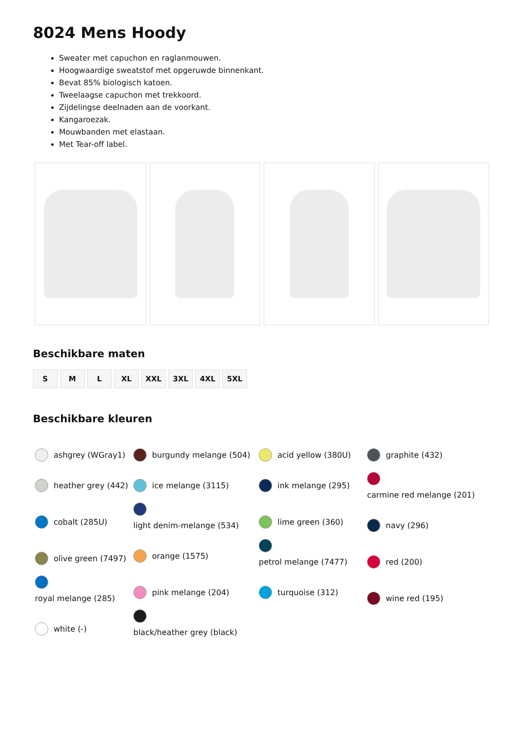8024 Mens Hoody
Sweater met capuchon en raglanmouwen.
Hoogwaardige sweatstof met opgeruwde binnenkant.
Bevat 85% biologisch katoen.
Tweelaagse capuchon met trekkoord.
Zijdelingse deelnaden aan de voorkant.
Kangaroezak.
Mouwbanden met elastaan.
Met Tear-off label.
Beschikbare maten
S M L XL XXL 3XL 4XL 5XL
Beschikbare kleuren
ashgrey (WGray1)
heather grey (442)
cobalt (285U)
olive green (7497)
royal melange (285)
white (-)
burgundy melange (504)
ice melange (3115)
light denim-melange (534)
orange (1575)
pink melange (204)
black/heather grey (black)
acid yellow (380U)
ink melange (295)
lime green (360)
petrol melange (7477)
turquoise (312)
graphite (432)
carmine red melange (201)
navy (296)
red (200)
wine red (195)